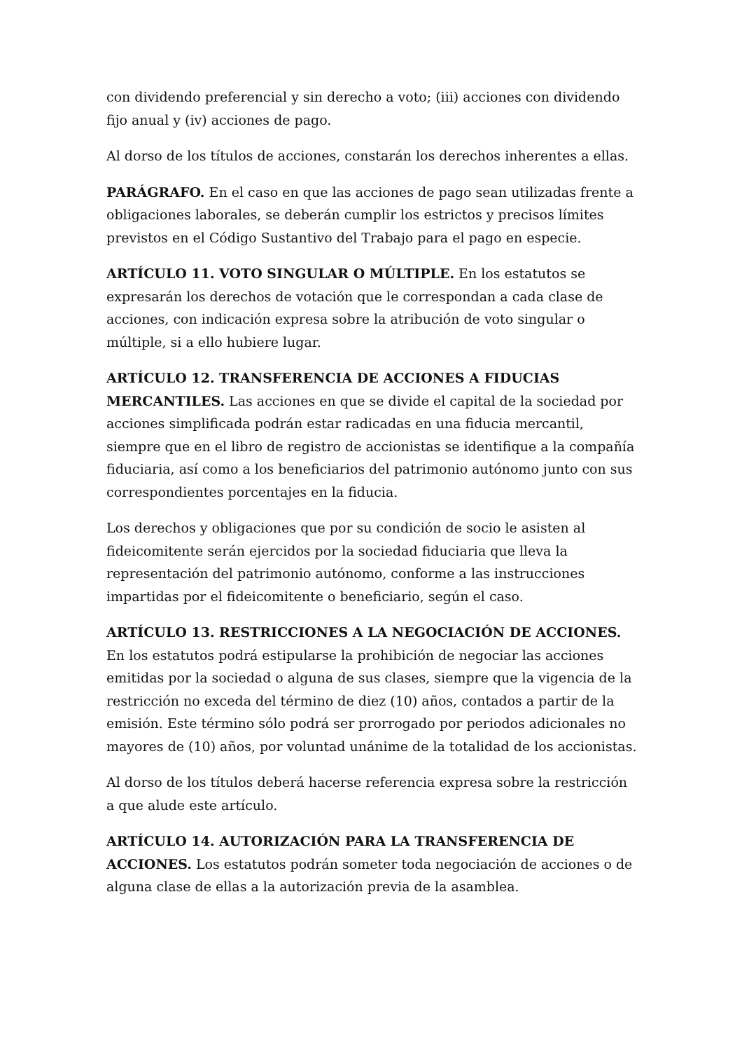con dividendo preferencial y sin derecho a voto; (iii) acciones con dividendo fijo anual y (iv) acciones de pago.
Al dorso de los títulos de acciones, constarán los derechos inherentes a ellas.
PARÁGRAFO. En el caso en que las acciones de pago sean utilizadas frente a obligaciones laborales, se deberán cumplir los estrictos y precisos límites previstos en el Código Sustantivo del Trabajo para el pago en especie.
ARTÍCULO 11. VOTO SINGULAR O MÚLTIPLE. En los estatutos se expresarán los derechos de votación que le correspondan a cada clase de acciones, con indicación expresa sobre la atribución de voto singular o múltiple, si a ello hubiere lugar.
ARTÍCULO 12. TRANSFERENCIA DE ACCIONES A FIDUCIAS MERCANTILES. Las acciones en que se divide el capital de la sociedad por acciones simplificada podrán estar radicadas en una fiducia mercantil, siempre que en el libro de registro de accionistas se identifique a la compañía fiduciaria, así como a los beneficiarios del patrimonio autónomo junto con sus correspondientes porcentajes en la fiducia.
Los derechos y obligaciones que por su condición de socio le asisten al fideicomitente serán ejercidos por la sociedad fiduciaria que lleva la representación del patrimonio autónomo, conforme a las instrucciones impartidas por el fideicomitente o beneficiario, según el caso.
ARTÍCULO 13. RESTRICCIONES A LA NEGOCIACIÓN DE ACCIONES. En los estatutos podrá estipularse la prohibición de negociar las acciones emitidas por la sociedad o alguna de sus clases, siempre que la vigencia de la restricción no exceda del término de diez (10) años, contados a partir de la emisión. Este término sólo podrá ser prorrogado por periodos adicionales no mayores de (10) años, por voluntad unánime de la totalidad de los accionistas.
Al dorso de los títulos deberá hacerse referencia expresa sobre la restricción a que alude este artículo.
ARTÍCULO 14. AUTORIZACIÓN PARA LA TRANSFERENCIA DE ACCIONES. Los estatutos podrán someter toda negociación de acciones o de alguna clase de ellas a la autorización previa de la asamblea.